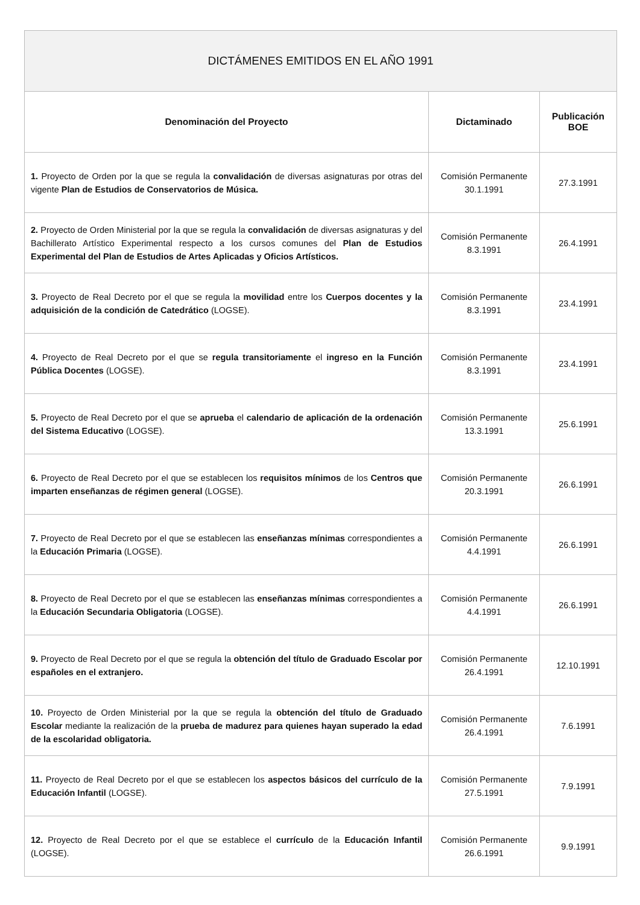| DICTÁMENES EMITIDOS EN EL AÑO 1991 | | |
| --- | --- | --- |
| Denominación del Proyecto | Dictaminado | Publicación BOE |
| 1. Proyecto de Orden por la que se regula la convalidación de diversas asignaturas por otras del vigente Plan de Estudios de Conservatorios de Música. | Comisión Permanente 30.1.1991 | 27.3.1991 |
| 2. Proyecto de Orden Ministerial por la que se regula la convalidación de diversas asignaturas y del Bachillerato Artístico Experimental respecto a los cursos comunes del Plan de Estudios Experimental del Plan de Estudios de Artes Aplicadas y Oficios Artísticos. | Comisión Permanente 8.3.1991 | 26.4.1991 |
| 3. Proyecto de Real Decreto por el que se regula la movilidad entre los Cuerpos docentes y la adquisición de la condición de Catedrático (LOGSE). | Comisión Permanente 8.3.1991 | 23.4.1991 |
| 4. Proyecto de Real Decreto por el que se regula transitoriamente el ingreso en la Función Pública Docentes (LOGSE). | Comisión Permanente 8.3.1991 | 23.4.1991 |
| 5. Proyecto de Real Decreto por el que se aprueba el calendario de aplicación de la ordenación del Sistema Educativo (LOGSE). | Comisión Permanente 13.3.1991 | 25.6.1991 |
| 6. Proyecto de Real Decreto por el que se establecen los requisitos mínimos de los Centros que imparten enseñanzas de régimen general (LOGSE). | Comisión Permanente 20.3.1991 | 26.6.1991 |
| 7. Proyecto de Real Decreto por el que se establecen las enseñanzas mínimas correspondientes a la Educación Primaria (LOGSE). | Comisión Permanente 4.4.1991 | 26.6.1991 |
| 8. Proyecto de Real Decreto por el que se establecen las enseñanzas mínimas correspondientes a la Educación Secundaria Obligatoria (LOGSE). | Comisión Permanente 4.4.1991 | 26.6.1991 |
| 9. Proyecto de Real Decreto por el que se regula la obtención del título de Graduado Escolar por españoles en el extranjero. | Comisión Permanente 26.4.1991 | 12.10.1991 |
| 10. Proyecto de Orden Ministerial por la que se regula la obtención del título de Graduado Escolar mediante la realización de la prueba de madurez para quienes hayan superado la edad de la escolaridad obligatoria. | Comisión Permanente 26.4.1991 | 7.6.1991 |
| 11. Proyecto de Real Decreto por el que se establecen los aspectos básicos del currículo de la Educación Infantil (LOGSE). | Comisión Permanente 27.5.1991 | 7.9.1991 |
| 12. Proyecto de Real Decreto por el que se establece el currículo de la Educación Infantil (LOGSE). | Comisión Permanente 26.6.1991 | 9.9.1991 |